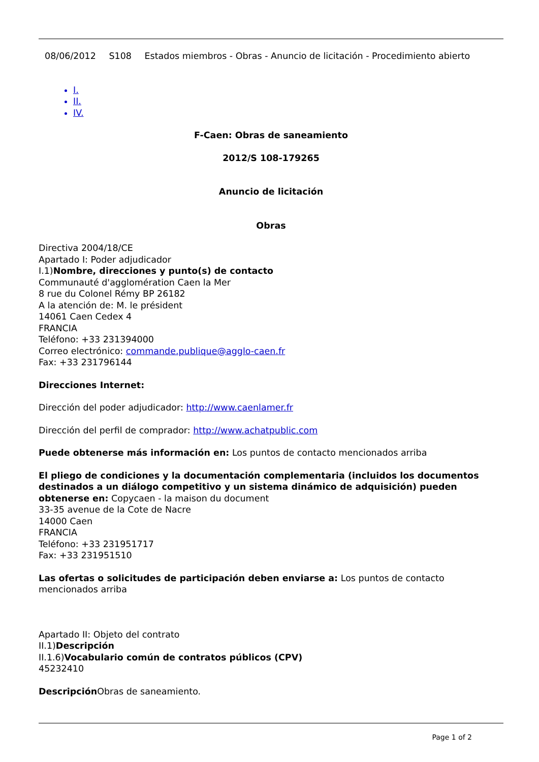08/06/2012 S108 Estados miembros - Obras - Anuncio de licitación - Procedimiento abierto
I.
II.
IV.
F-Caen: Obras de saneamiento
2012/S 108-179265
Anuncio de licitación
Obras
Directiva 2004/18/CE
Apartado I: Poder adjudicador
I.1)Nombre, direcciones y punto(s) de contacto
Communauté d'agglomération Caen la Mer
8 rue du Colonel Rémy BP 26182
A la atención de: M. le président
14061 Caen Cedex 4
FRANCIA
Teléfono: +33 231394000
Correo electrónico: commande.publique@agglo-caen.fr
Fax: +33 231796144
Direcciones Internet:
Dirección del poder adjudicador: http://www.caenlamer.fr
Dirección del perfil de comprador: http://www.achatpublic.com
Puede obtenerse más información en: Los puntos de contacto mencionados arriba
El pliego de condiciones y la documentación complementaria (incluidos los documentos destinados a un diálogo competitivo y un sistema dinámico de adquisición) pueden obtenerse en: Copycaen - la maison du document
33-35 avenue de la Cote de Nacre
14000 Caen
FRANCIA
Teléfono: +33 231951717
Fax: +33 231951510
Las ofertas o solicitudes de participación deben enviarse a: Los puntos de contacto mencionados arriba
Apartado II: Objeto del contrato
II.1)Descripción
II.1.6)Vocabulario común de contratos públicos (CPV)
45232410
Descripción Obras de saneamiento.
Page 1 of 2